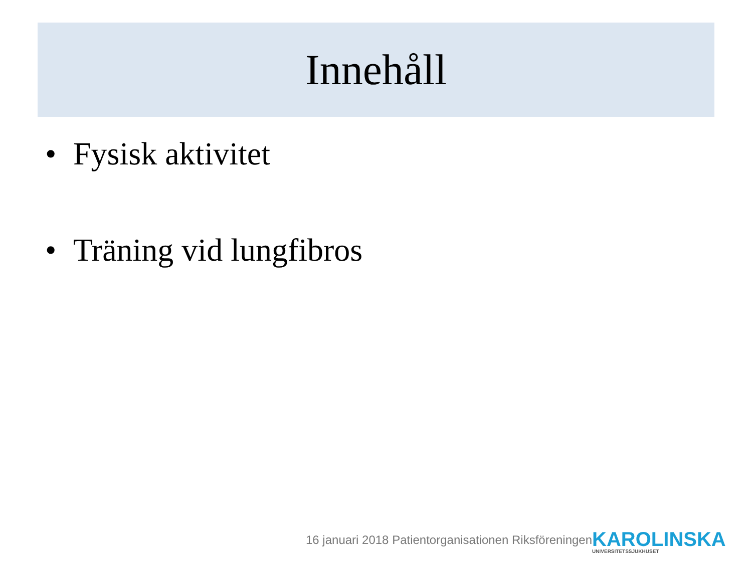Innehåll
• Fysisk aktivitet
• Träning vid lungfibros
16 januari 2018 Patientorganisationen Riksföreningen
KAROLINSKA
UNIVERSITETSSJUKHUSET